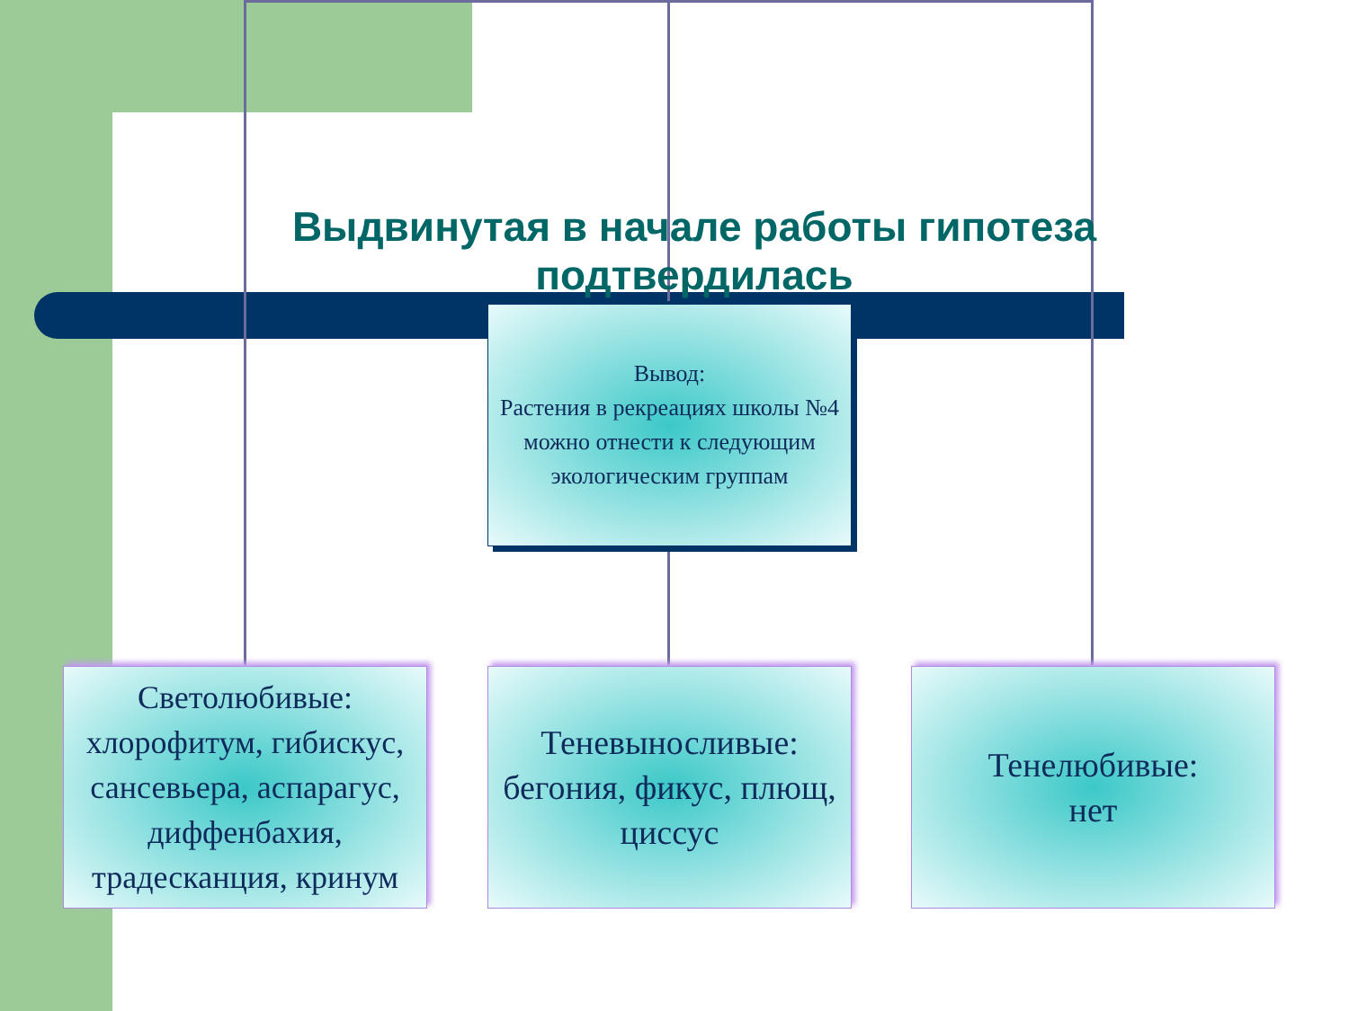Выдвинутая в начале работы гипотеза подтвердилась
Вывод:
Растения в рекреациях школы №4 можно отнести к следующим экологическим группам
Светолюбивые: хлорофитум, гибискус, сансевьера, аспарагус, диффенбахия, традесканция, кринум
Теневыносливые: бегония, фикус, плющ, циссус
Тенелюбивые:
нет